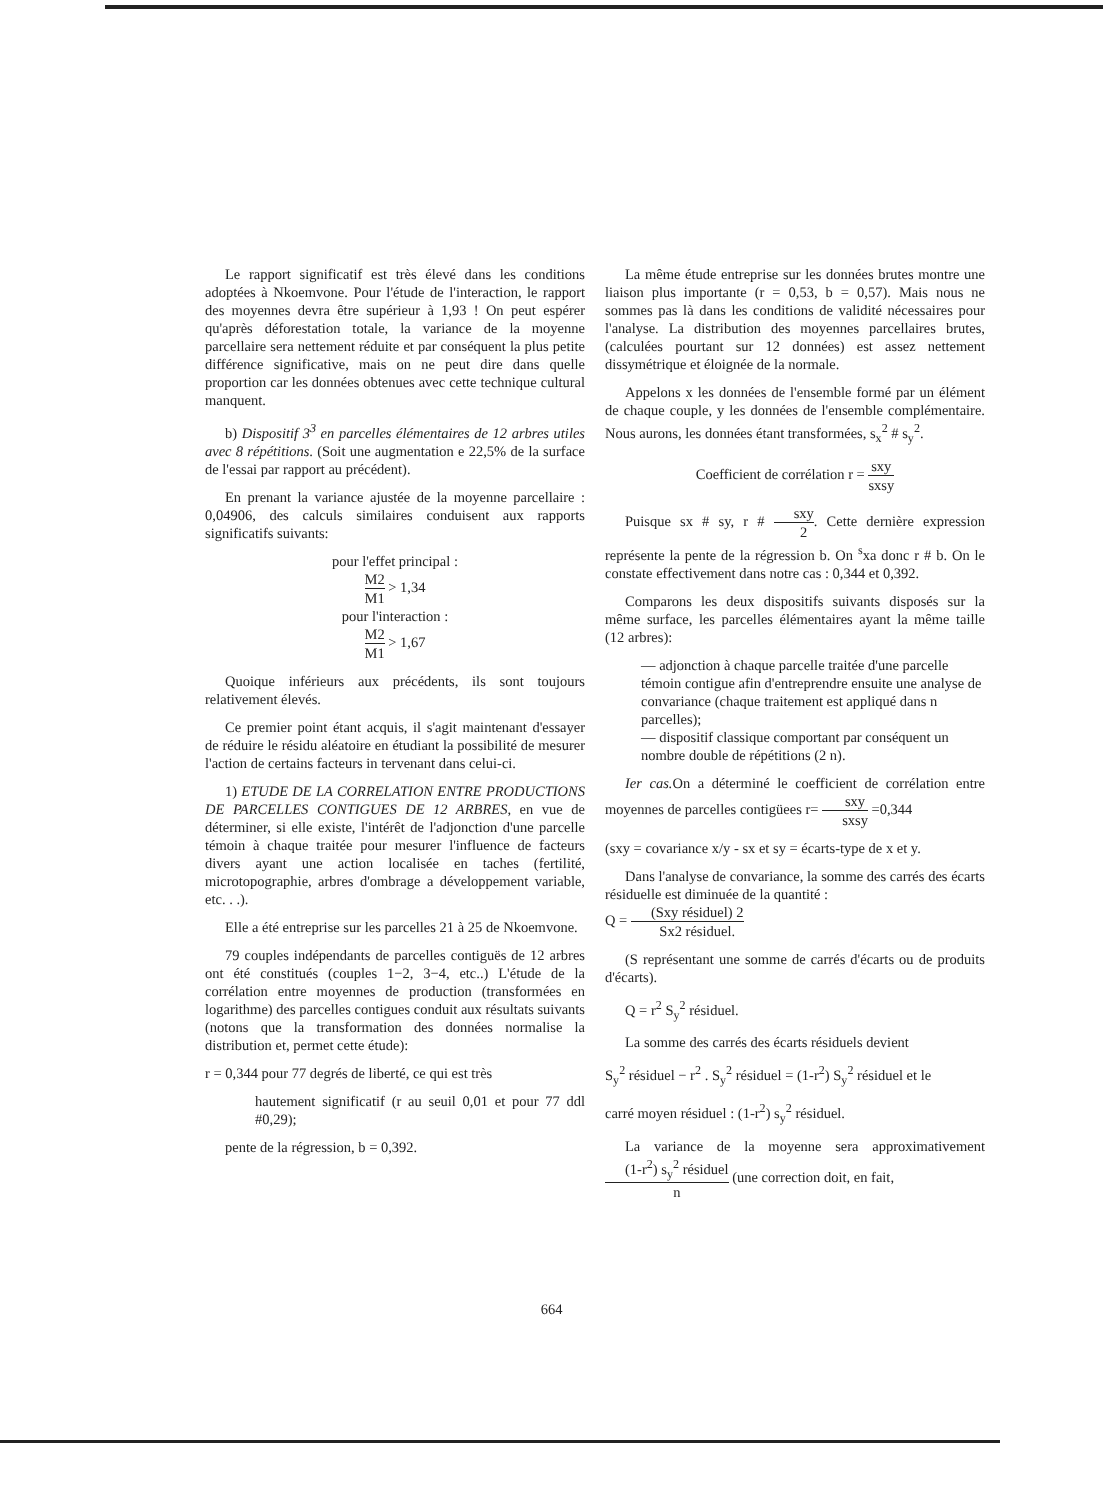Le rapport significatif est très élevé dans les conditions adoptées à Nkoemvone. Pour l'étude de l'interaction, le rapport des moyennes devra être supérieur à 1,93 ! On peut espérer qu'après déforestation totale, la variance de la moyenne parcellaire sera nettement réduite et par conséquent la plus petite différence significative, mais on ne peut dire dans quelle proportion car les données obtenues avec cette technique cultural manquent.
b) Dispositif 3<sup>3</sup> en parcelles élémentaires de 12 arbres utiles avec 8 répétitions. (Soit une augmentation e 22,5% de la surface de l'essai par rapport au précédent).
En prenant la variance ajustée de la moyenne parcellaire : 0,04906, des calculs similaires conduisent aux rapports significatifs suivants:
pour l'effet principal :
M2 M1 > 1,34
pour l'interaction :
M2 M1 > 1,67
Quoique inférieurs aux précédents, ils sont toujours relativement élevés.
Ce premier point étant acquis, il s'agit maintenant d'essayer de réduire le résidu aléatoire en étudiant la possibilité de mesurer l'action de certains facteurs in tervenant dans celui-ci.
1) ETUDE DE LA CORRELATION ENTRE PRODUCTIONS DE PARCELLES CONTIGUES DE 12 ARBRES, en vue de déterminer, si elle existe, l'intérêt de l'adjonction d'une parcelle témoin à chaque traitée pour mesurer l'influence de facteurs divers ayant une action localisée en taches (fertilité, microtopographie, arbres d'ombrage a développement variable, etc. . .).
Elle a été entreprise sur les parcelles 21 à 25 de Nkoemvone.
79 couples indépendants de parcelles contiguës de 12 arbres ont été constitués (couples 1−2, 3−4, etc..) L'étude de la corrélation entre moyennes de production (transformées en logarithme) des parcelles contigues conduit aux résultats suivants (notons que la transformation des données normalise la distribution et, permet cette étude):
r = 0,344 pour 77 degrés de liberté, ce qui est très
hautement significatif (r au seuil 0,01 et pour 77 ddl #0,29);
pente de la régression, b = 0,392.
La même étude entreprise sur les données brutes montre une liaison plus importante (r = 0,53, b = 0,57). Mais nous ne sommes pas là dans les conditions de validité nécessaires pour l'analyse. La distribution des moyennes parcellaires brutes, (calculées pourtant sur 12 données) est assez nettement dissymétrique et éloignée de la normale.
Appelons x les données de l'ensemble formé par un élément de chaque couple, y les données de l'ensemble complémentaire. Nous aurons, les données étant transformées, s<sub>x</sub><sup>2</sup> # s<sub>y</sub><sup>2</sup>.
Coefficient de corrélation r = sxy sxsy
Puisque sx # sy, r # sxy 2. Cette dernière expression représente la pente de la régression b. On <sup>s</sup>xa donc r # b. On le constate effectivement dans notre cas : 0,344 et 0,392.
Comparons les deux dispositifs suivants disposés sur la même surface, les parcelles élémentaires ayant la même taille (12 arbres):
— adjonction à chaque parcelle traitée d'une parcelle témoin contigue afin d'entreprendre ensuite une analyse de convariance (chaque traitement est appliqué dans n parcelles);
— dispositif classique comportant par conséquent un nombre double de répétitions (2 n).
Ier cas. On a déterminé le coefficient de corrélation entre moyennes de parcelles contigüees r= sxy sxsy =0,344
(sxy = covariance x/y - sx et sy = écarts-type de x et y.
Dans l'analyse de convariance, la somme des carrés des écarts résiduelle est diminuée de la quantité :
Q = (Sxy résiduel) 2 Sx2 résiduel.
(S représentant une somme de carrés d'écarts ou de produits d'écarts).
Q = r<sup>2</sup> S<sub>y</sub><sup>2</sup> résiduel.
La somme des carrés des écarts résiduels devient
S<sub>y</sub><sup>2</sup> résiduel − r<sup>2</sup> . S<sub>y</sub><sup>2</sup> résiduel = (1-r<sup>2</sup>) S<sub>y</sub><sup>2</sup> résiduel et le
carré moyen résiduel : (1-r<sup>2</sup>) s<sub>y</sub><sup>2</sup> résiduel.
La variance de la moyenne sera approximativement (1-r<sup>2</sup>) s<sub>y</sub><sup>2</sup> résiduel n (une correction doit, en fait,
664